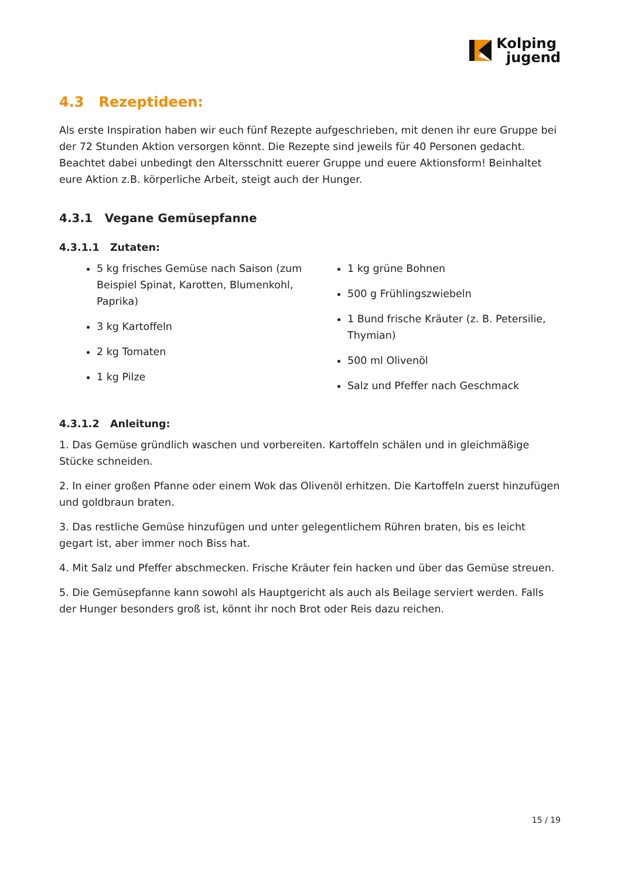Kolping
jugend
4.3 Rezeptideen:
Als erste Inspiration haben wir euch fünf Rezepte aufgeschrieben, mit denen ihr eure Gruppe bei der 72 Stunden Aktion versorgen könnt. Die Rezepte sind jeweils für 40 Personen gedacht. Beachtet dabei unbedingt den Altersschnitt euerer Gruppe und euere Aktionsform! Beinhaltet eure Aktion z.B. körperliche Arbeit, steigt auch der Hunger.
4.3.1 Vegane Gemüsepfanne
4.3.1.1 Zutaten:
5 kg frisches Gemüse nach Saison (zum Beispiel Spinat, Karotten, Blumenkohl, Paprika)
3 kg Kartoffeln
2 kg Tomaten
1 kg Pilze
1 kg grüne Bohnen
500 g Frühlingszwiebeln
1 Bund frische Kräuter (z. B. Petersilie, Thymian)
500 ml Olivenöl
Salz und Pfeffer nach Geschmack
4.3.1.2 Anleitung:
1. Das Gemüse gründlich waschen und vorbereiten. Kartoffeln schälen und in gleichmäßige Stücke schneiden.
2. In einer großen Pfanne oder einem Wok das Olivenöl erhitzen. Die Kartoffeln zuerst hinzufügen und goldbraun braten.
3. Das restliche Gemüse hinzufügen und unter gelegentlichem Rühren braten, bis es leicht gegart ist, aber immer noch Biss hat.
4. Mit Salz und Pfeffer abschmecken. Frische Kräuter fein hacken und über das Gemüse streuen.
5. Die Gemüsepfanne kann sowohl als Hauptgericht als auch als Beilage serviert werden. Falls der Hunger besonders groß ist, könnt ihr noch Brot oder Reis dazu reichen.
15 / 19